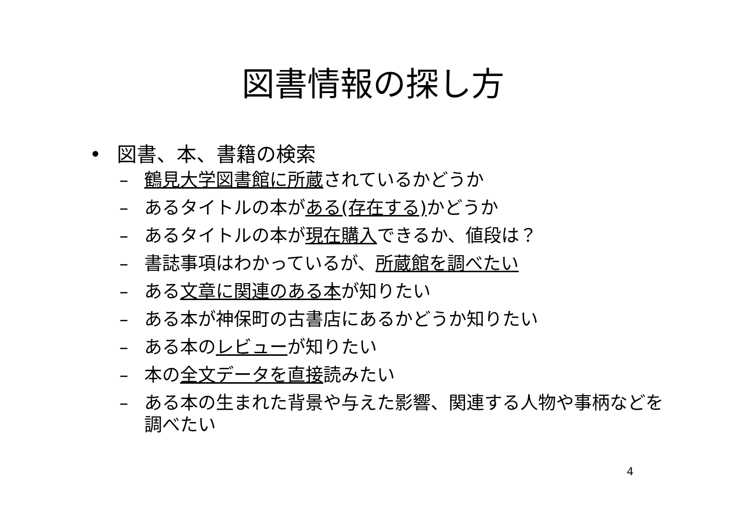図書情報の探し方
• 図書、本、書籍の検索
– 鶴見大学図書館に所蔵されているかどうか
– あるタイトルの本がある(存在する) かどうか
– あるタイトルの本が現在購入できるか、値段は？
– 書誌事項はわかっているが、所蔵館を調べたい
– ある文章に関連のある本が知りたい
– ある本が神保町の古書店にあるかどうか知りたい
– ある本のレビューが知りたい
– 本の全文データを直接読みたい
– ある本の生まれた背景や与えた影響、関連する人物や事柄などを調べたい
4